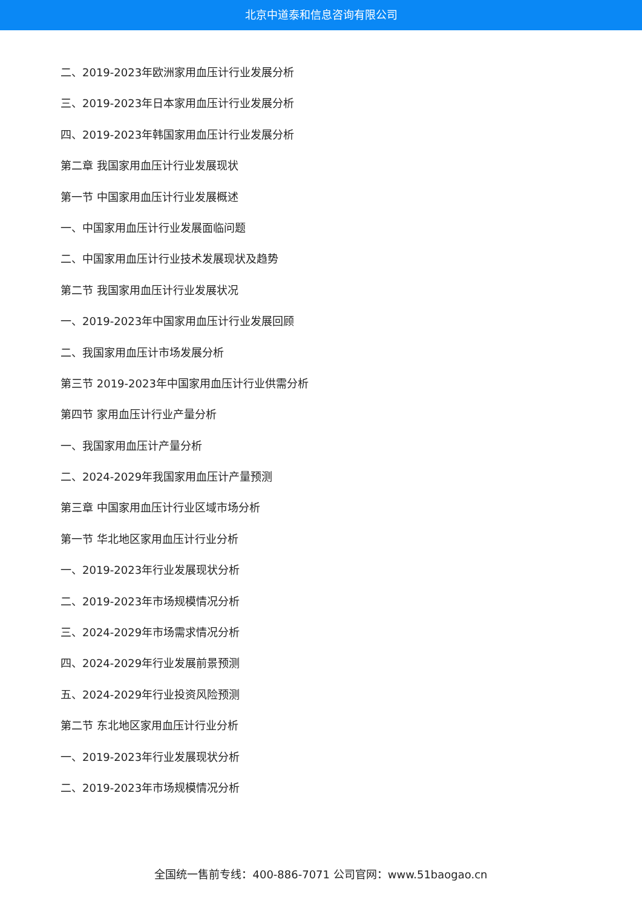北京中道泰和信息咨询有限公司
二、2019-2023年欧洲家用血压计行业发展分析
三、2019-2023年日本家用血压计行业发展分析
四、2019-2023年韩国家用血压计行业发展分析
第二章 我国家用血压计行业发展现状
第一节 中国家用血压计行业发展概述
一、中国家用血压计行业发展面临问题
二、中国家用血压计行业技术发展现状及趋势
第二节 我国家用血压计行业发展状况
一、2019-2023年中国家用血压计行业发展回顾
二、我国家用血压计市场发展分析
第三节 2019-2023年中国家用血压计行业供需分析
第四节 家用血压计行业产量分析
一、我国家用血压计产量分析
二、2024-2029年我国家用血压计产量预测
第三章 中国家用血压计行业区域市场分析
第一节 华北地区家用血压计行业分析
一、2019-2023年行业发展现状分析
二、2019-2023年市场规模情况分析
三、2024-2029年市场需求情况分析
四、2024-2029年行业发展前景预测
五、2024-2029年行业投资风险预测
第二节 东北地区家用血压计行业分析
一、2019-2023年行业发展现状分析
二、2019-2023年市场规模情况分析
全国统一售前专线：400-886-7071 公司官网：www.51baogao.cn